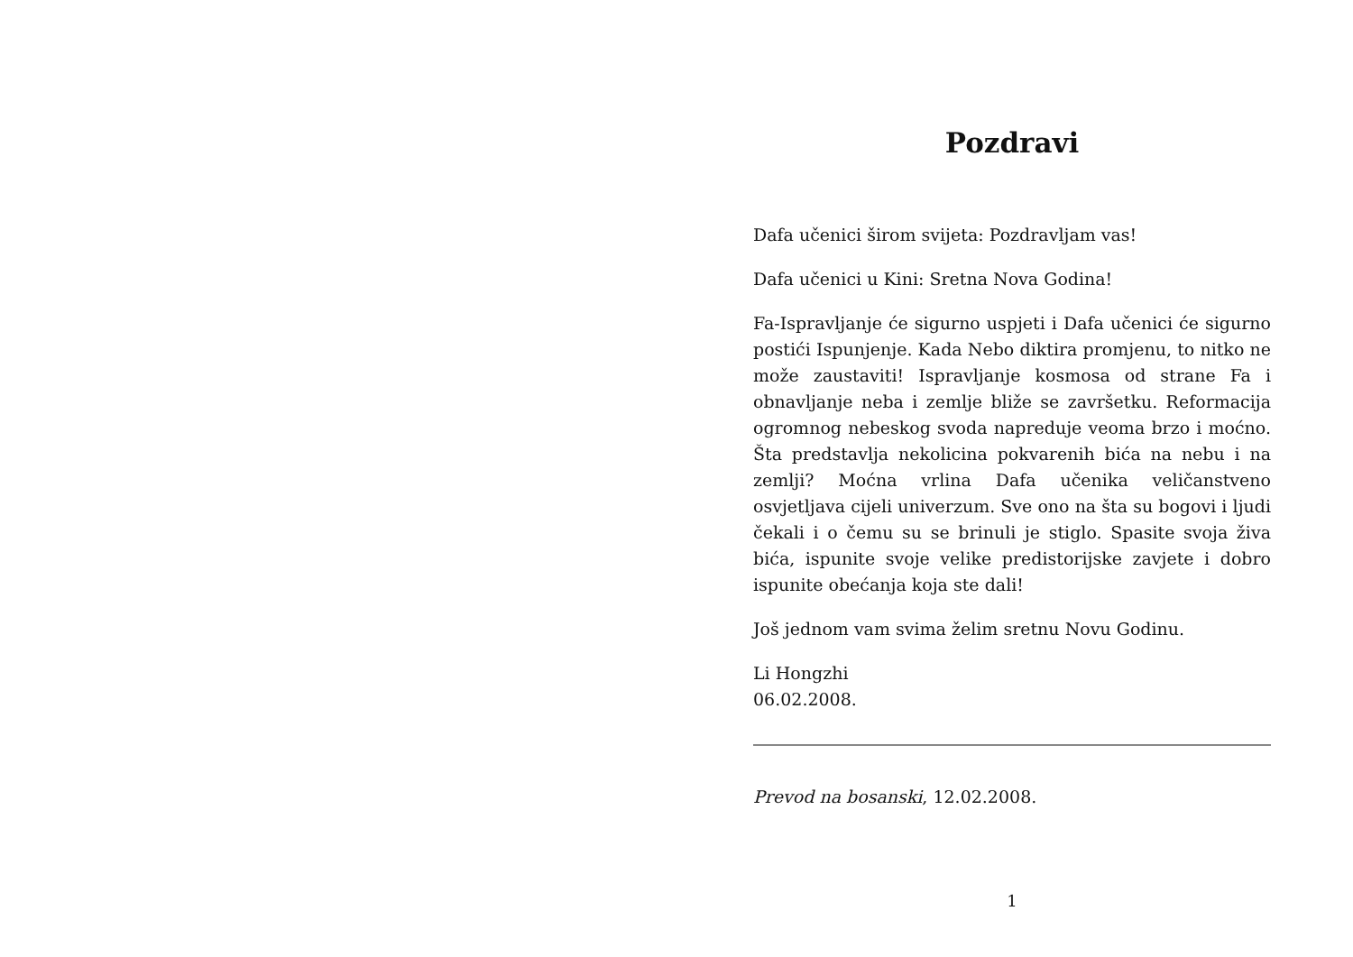Pozdravi
Dafa učenici širom svijeta: Pozdravljam vas!
Dafa učenici u Kini: Sretna Nova Godina!
Fa-Ispravljanje će sigurno uspjeti i Dafa učenici će sigurno postići Ispunjenje. Kada Nebo diktira promjenu, to nitko ne može zaustaviti! Ispravljanje kosmosa od strane Fa i obnavljanje neba i zemlje bliže se završetku. Reformacija ogromnog nebeskog svoda napreduje veoma brzo i moćno. Šta predstavlja nekolicina pokvarenih bića na nebu i na zemlji? Moćna vrlina Dafa učenika veličanstveno osvjetljava cijeli univerzum. Sve ono na šta su bogovi i ljudi čekali i o čemu su se brinuli je stiglo. Spasite svoja živa bića, ispunite svoje velike predistorijske zavjete i dobro ispunite obećanja koja ste dali!
Još jednom vam svima želim sretnu Novu Godinu.
Li Hongzhi
06.02.2008.
Prevod na bosanski, 12.02.2008.
1